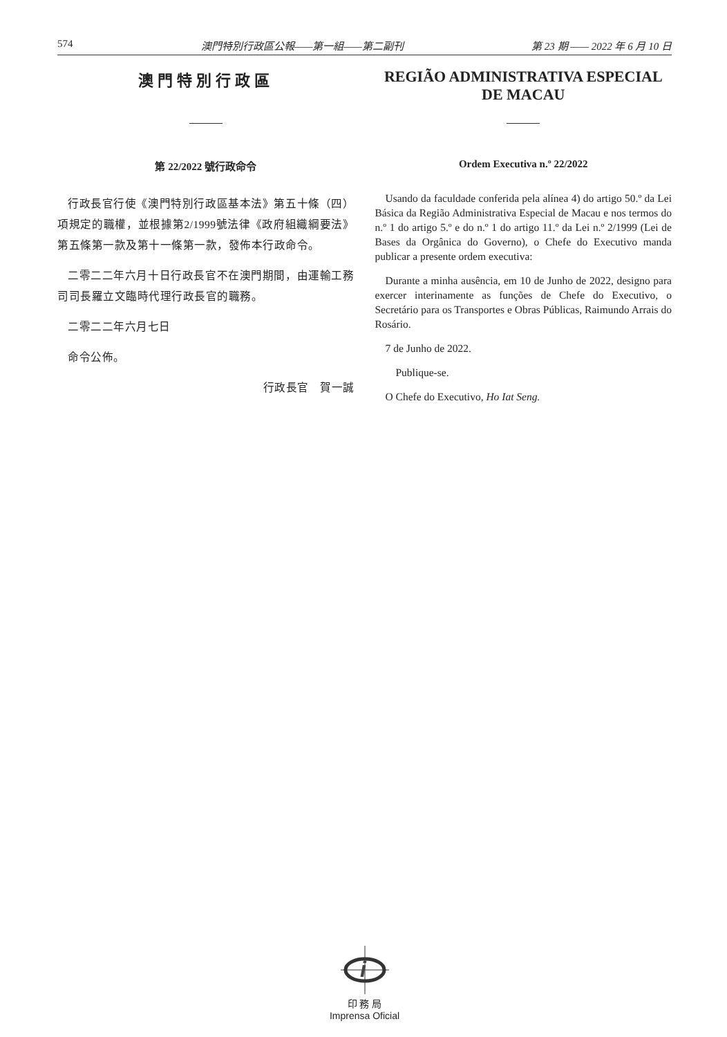574 澳門特別行政區公報——第一組——第二副刊 第 23 期 —— 2022 年 6 月 10 日
澳門特別行政區
第 22/2022 號行政命令
行政長官行使《澳門特別行政區基本法》第五十條（四）項規定的職權，並根據第2/1999號法律《政府組織綱要法》第五條第一款及第十一條第一款，發佈本行政命令。
二零二二年六月十日行政長官不在澳門期間，由運輸工務司司長羅立文臨時代理行政長官的職務。
二零二二年六月七日
命令公佈。
行政長官　賀一誠
REGIÃO ADMINISTRATIVA ESPECIAL
DE MACAU
Ordem Executiva n.º 22/2022
Usando da faculdade conferida pela alínea 4) do artigo 50.º da Lei Básica da Região Administrativa Especial de Macau e nos termos do n.º 1 do artigo 5.º e do n.º 1 do artigo 11.º da Lei n.º 2/1999 (Lei de Bases da Orgânica do Governo), o Chefe do Executivo manda publicar a presente ordem executiva:
Durante a minha ausência, em 10 de Junho de 2022, designo para exercer interinamente as funções de Chefe do Executivo, o Secretário para os Transportes e Obras Públicas, Raimundo Arrais do Rosário.
7 de Junho de 2022.
Publique-se.
O Chefe do Executivo, Ho Iat Seng.
i
印 務 局
Imprensa Oficial